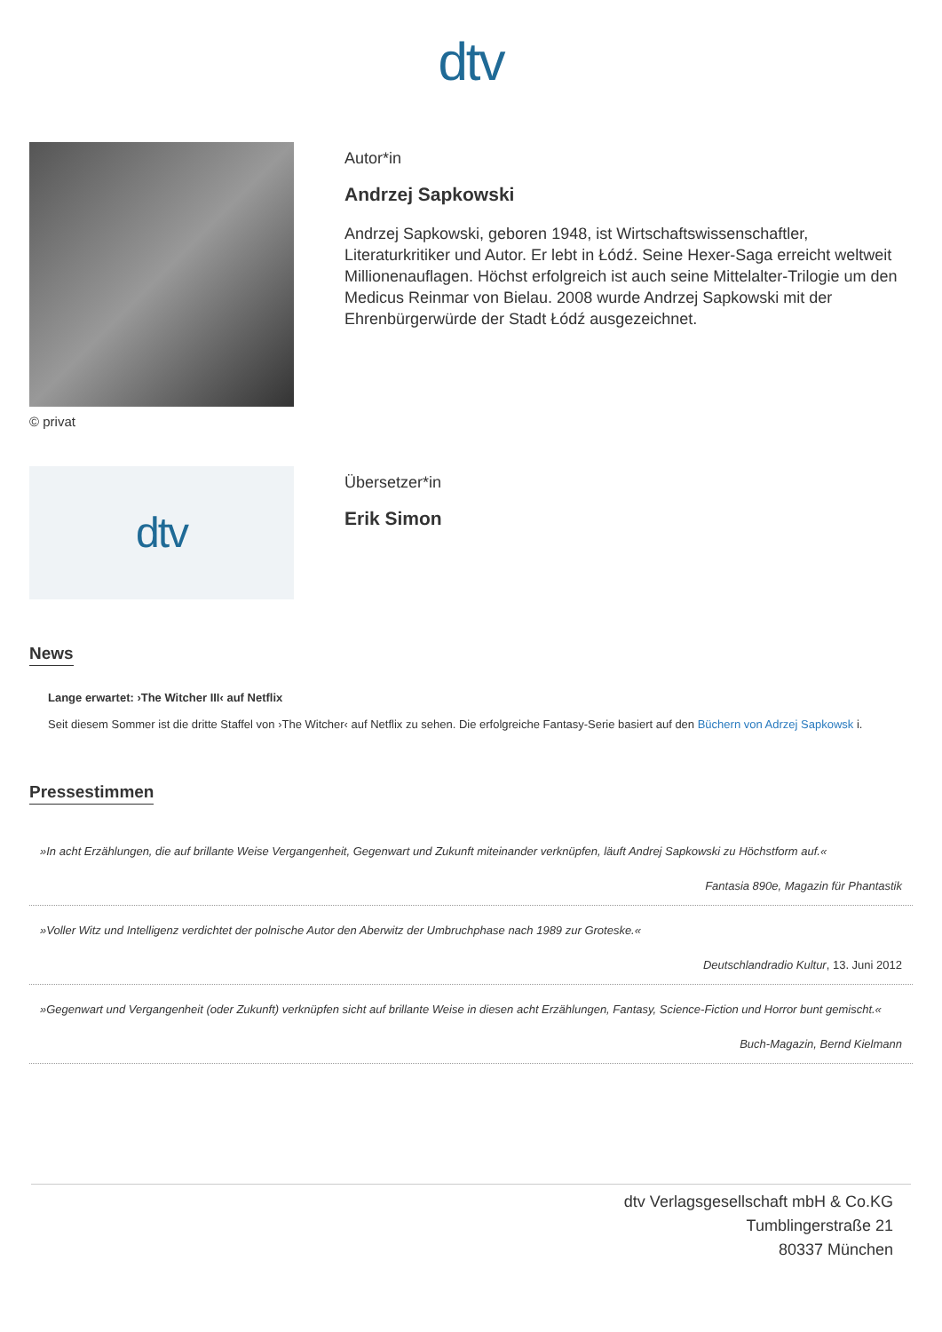dtv
© privat
Autor*in
Andrzej Sapkowski
Andrzej Sapkowski, geboren 1948, ist Wirtschaftswissenschaftler, Literaturkritiker und Autor. Er lebt in Łódź. Seine Hexer-Saga erreicht weltweit Millionenauflagen. Höchst erfolgreich ist auch seine Mittelalter-Trilogie um den Medicus Reinmar von Bielau. 2008 wurde Andrzej Sapkowski mit der Ehrenbürgerwürde der Stadt Łódź ausgezeichnet.
dtv
Übersetzer*in
Erik Simon
News
Lange erwartet: ›The Witcher III‹ auf Netflix
Seit diesem Sommer ist die dritte Staffel von ›The Witcher‹ auf Netflix zu sehen. Die erfolgreiche Fantasy-Serie basiert auf den Büchern von Adrzej Sapkowsk i.
Pressestimmen
»In acht Erzählungen, die auf brillante Weise Vergangenheit, Gegenwart und Zukunft miteinander verknüpfen, läuft Andrej Sapkowski zu Höchstform auf.«
Fantasia 890e, Magazin für Phantastik
»Voller Witz und Intelligenz verdichtet der polnische Autor den Aberwitz der Umbruchphase nach 1989 zur Groteske.«
Deutschlandradio Kultur, 13. Juni 2012
»Gegenwart und Vergangenheit (oder Zukunft) verknüpfen sicht auf brillante Weise in diesen acht Erzählungen, Fantasy, Science-Fiction und Horror bunt gemischt.«
Buch-Magazin, Bernd Kielmann
dtv Verlagsgesellschaft mbH & Co.KG
Tumblingerstraße 21
80337 München